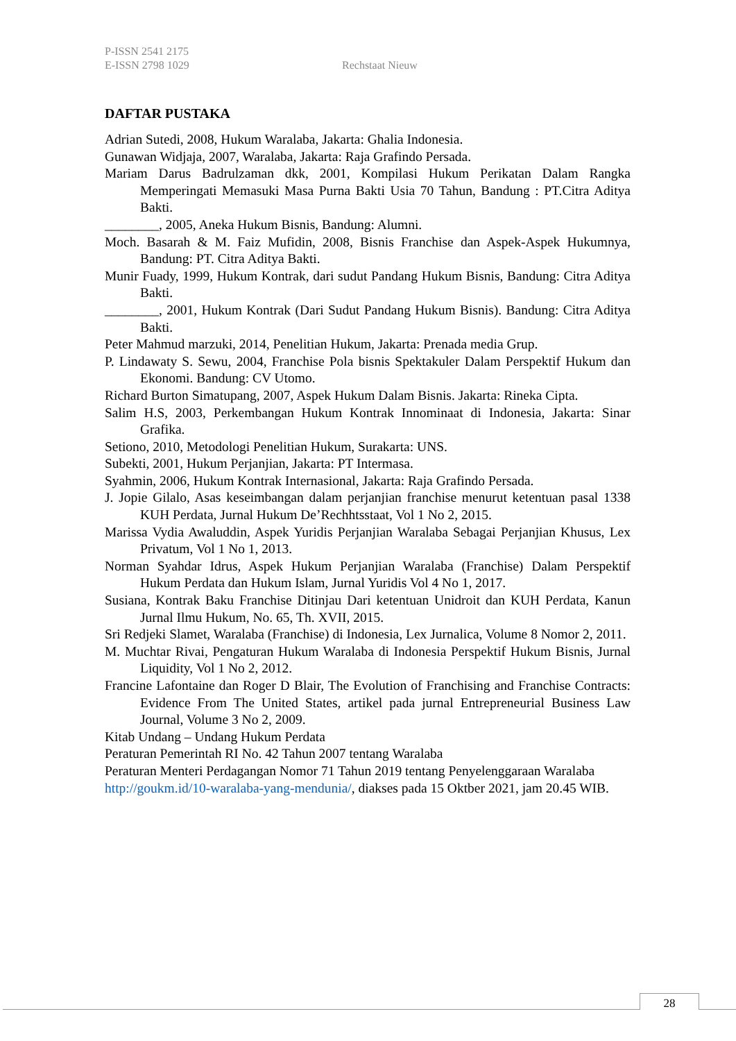P-ISSN 2541 2175
E-ISSN 2798 1029
Rechstaat Nieuw
DAFTAR PUSTAKA
Adrian Sutedi, 2008, Hukum Waralaba, Jakarta: Ghalia Indonesia.
Gunawan Widjaja, 2007, Waralaba, Jakarta: Raja Grafindo Persada.
Mariam Darus Badrulzaman dkk, 2001, Kompilasi Hukum Perikatan Dalam Rangka Memperingati Memasuki Masa Purna Bakti Usia 70 Tahun, Bandung : PT.Citra Aditya Bakti.
________, 2005, Aneka Hukum Bisnis, Bandung: Alumni.
Moch. Basarah & M. Faiz Mufidin, 2008, Bisnis Franchise dan Aspek-Aspek Hukumnya, Bandung: PT. Citra Aditya Bakti.
Munir Fuady, 1999, Hukum Kontrak, dari sudut Pandang Hukum Bisnis, Bandung: Citra Aditya Bakti.
________, 2001, Hukum Kontrak (Dari Sudut Pandang Hukum Bisnis). Bandung: Citra Aditya Bakti.
Peter Mahmud marzuki, 2014, Penelitian Hukum, Jakarta: Prenada media Grup.
P. Lindawaty S. Sewu, 2004, Franchise Pola bisnis Spektakuler Dalam Perspektif Hukum dan Ekonomi. Bandung: CV Utomo.
Richard Burton Simatupang, 2007, Aspek Hukum Dalam Bisnis. Jakarta: Rineka Cipta.
Salim H.S, 2003, Perkembangan Hukum Kontrak Innominaat di Indonesia, Jakarta: Sinar Grafika.
Setiono, 2010, Metodologi Penelitian Hukum, Surakarta: UNS.
Subekti, 2001, Hukum Perjanjian, Jakarta: PT Intermasa.
Syahmin, 2006, Hukum Kontrak Internasional, Jakarta: Raja Grafindo Persada.
J. Jopie Gilalo, Asas keseimbangan dalam perjanjian franchise menurut ketentuan pasal 1338 KUH Perdata, Jurnal Hukum De’Rechhtsstaat, Vol 1 No 2, 2015.
Marissa Vydia Awaluddin, Aspek Yuridis Perjanjian Waralaba Sebagai Perjanjian Khusus, Lex Privatum, Vol 1 No 1, 2013.
Norman Syahdar Idrus, Aspek Hukum Perjanjian Waralaba (Franchise) Dalam Perspektif Hukum Perdata dan Hukum Islam, Jurnal Yuridis Vol 4 No 1, 2017.
Susiana, Kontrak Baku Franchise Ditinjau Dari ketentuan Unidroit dan KUH Perdata, Kanun Jurnal Ilmu Hukum, No. 65, Th. XVII, 2015.
Sri Redjeki Slamet, Waralaba (Franchise) di Indonesia, Lex Jurnalica, Volume 8 Nomor 2, 2011.
M. Muchtar Rivai, Pengaturan Hukum Waralaba di Indonesia Perspektif Hukum Bisnis, Jurnal Liquidity, Vol 1 No 2, 2012.
Francine Lafontaine dan Roger D Blair, The Evolution of Franchising and Franchise Contracts: Evidence From The United States, artikel pada jurnal Entrepreneurial Business Law Journal, Volume 3 No 2, 2009.
Kitab Undang – Undang Hukum Perdata
Peraturan Pemerintah RI No. 42 Tahun 2007 tentang Waralaba
Peraturan Menteri Perdagangan Nomor 71 Tahun 2019 tentang Penyelenggaraan Waralaba
http://goukm.id/10-waralaba-yang-mendunia/, diakses pada 15 Oktber 2021, jam 20.45 WIB.
28